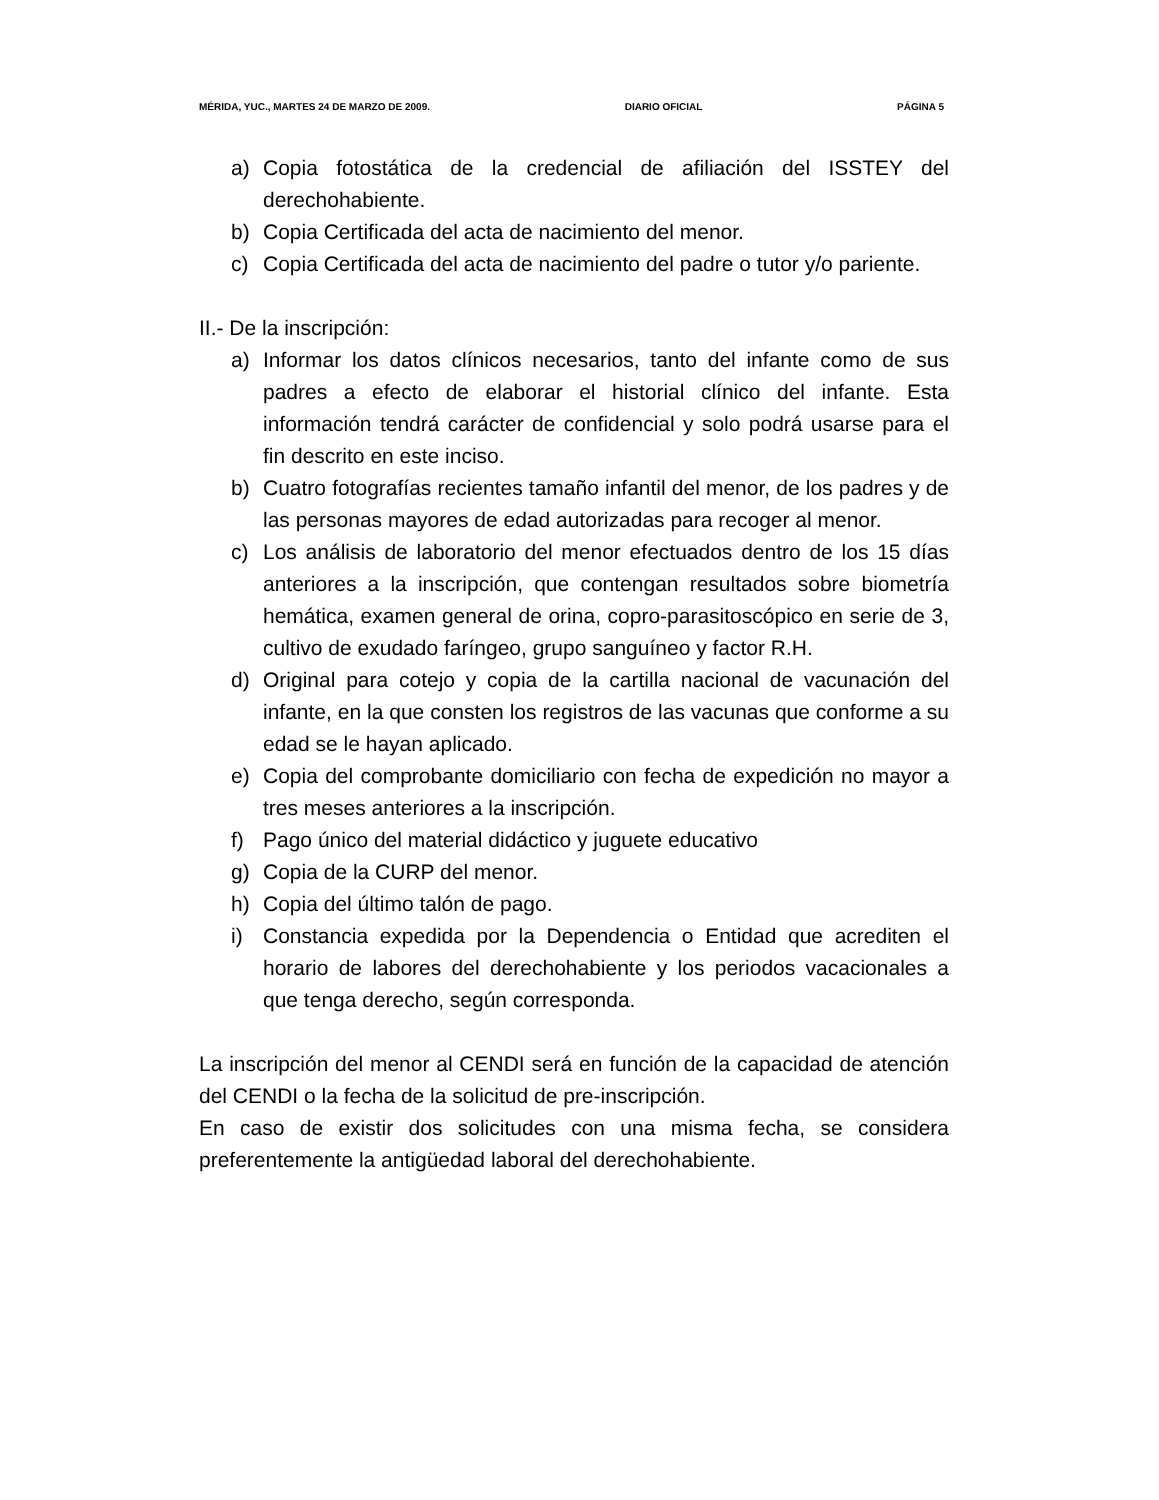MÉRIDA, YUC., MARTES 24 DE MARZO DE 2009. DIARIO OFICIAL PÁGINA 5
a) Copia fotostática de la credencial de afiliación del ISSTEY del derechohabiente.
b) Copia Certificada del acta de nacimiento del menor.
c) Copia Certificada del acta de nacimiento del padre o tutor y/o pariente.
II.- De la inscripción:
a) Informar los datos clínicos necesarios, tanto del infante como de sus padres a efecto de elaborar el historial clínico del infante. Esta información tendrá carácter de confidencial y solo podrá usarse para el fin descrito en este inciso.
b) Cuatro fotografías recientes tamaño infantil del menor, de los padres y de las personas mayores de edad autorizadas para recoger al menor.
c) Los análisis de laboratorio del menor efectuados dentro de los 15 días anteriores a la inscripción, que contengan resultados sobre biometría hemática, examen general de orina, copro-parasitoscópico en serie de 3, cultivo de exudado faríngeo, grupo sanguíneo y factor R.H.
d) Original para cotejo y copia de la cartilla nacional de vacunación del infante, en la que consten los registros de las vacunas que conforme a su edad se le hayan aplicado.
e) Copia del comprobante domiciliario con fecha de expedición no mayor a tres meses anteriores a la inscripción.
f) Pago único del material didáctico y juguete educativo
g) Copia de la CURP del menor.
h) Copia del último talón de pago.
i) Constancia expedida por la Dependencia o Entidad que acrediten el horario de labores del derechohabiente y los periodos vacacionales a que tenga derecho, según corresponda.
La inscripción del menor al CENDI será en función de la capacidad de atención del CENDI o la fecha de la solicitud de pre-inscripción.
En caso de existir dos solicitudes con una misma fecha, se considera preferentemente la antigüedad laboral del derechohabiente.